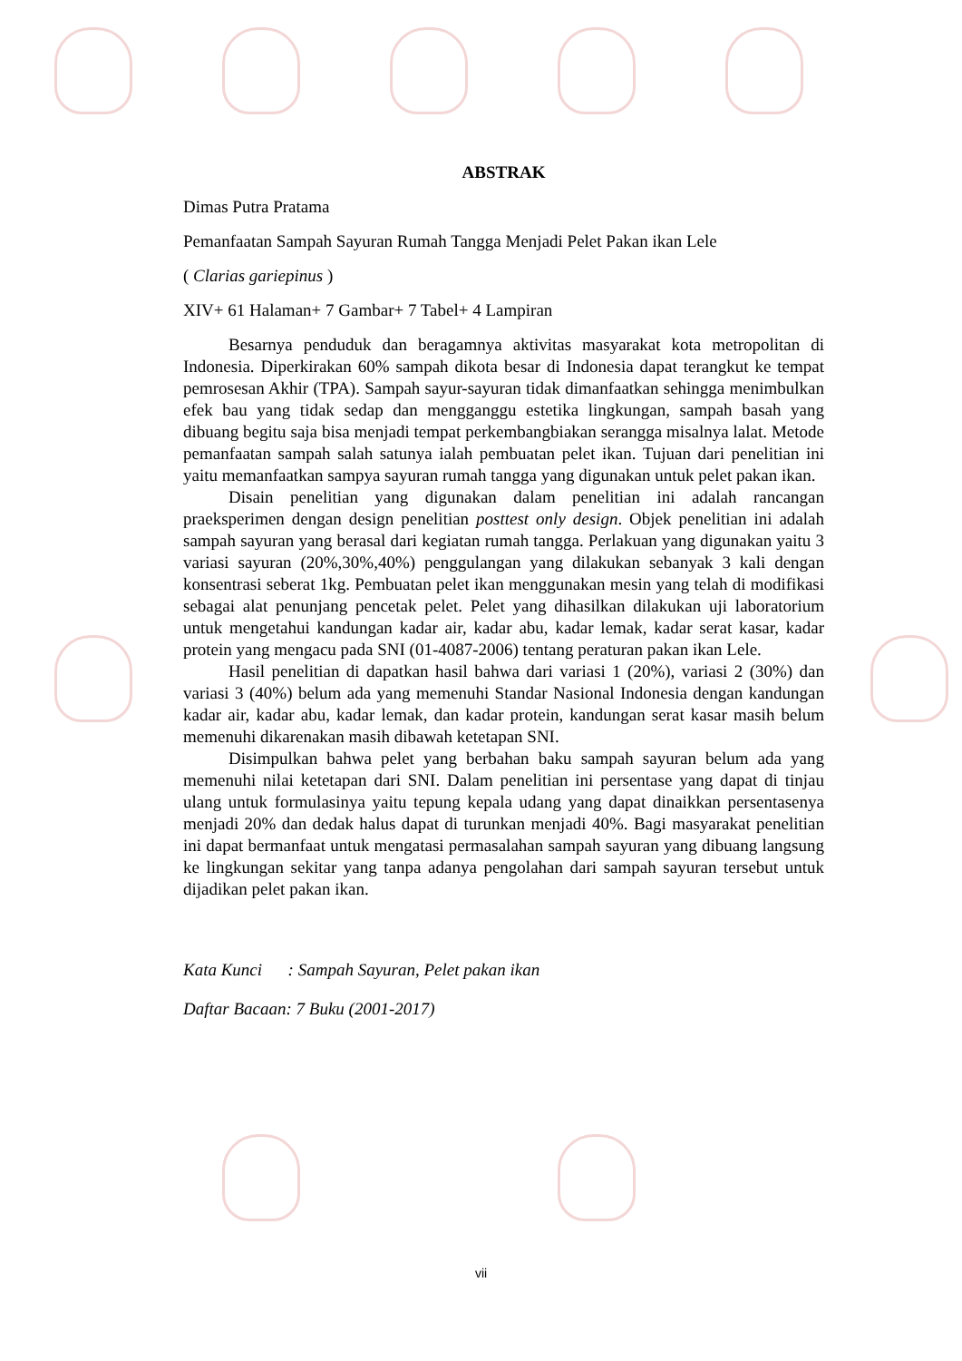ABSTRAK
Dimas Putra Pratama
Pemanfaatan Sampah Sayuran Rumah Tangga Menjadi Pelet Pakan ikan Lele
( Clarias gariepinus )
XIV+ 61 Halaman+ 7 Gambar+ 7 Tabel+ 4 Lampiran
Besarnya penduduk dan beragamnya aktivitas masyarakat kota metropolitan di Indonesia. Diperkirakan 60% sampah dikota besar di Indonesia dapat terangkut ke tempat pemrosesan Akhir (TPA). Sampah sayur-sayuran tidak dimanfaatkan sehingga menimbulkan efek bau yang tidak sedap dan mengganggu estetika lingkungan, sampah basah yang dibuang begitu saja bisa menjadi tempat perkembangbiakan serangga misalnya lalat. Metode pemanfaatan sampah salah satunya ialah pembuatan pelet ikan. Tujuan dari penelitian ini yaitu memanfaatkan sampya sayuran rumah tangga yang digunakan untuk pelet pakan ikan.
Disain penelitian yang digunakan dalam penelitian ini adalah rancangan praeksperimen dengan design penelitian posttest only design. Objek penelitian ini adalah sampah sayuran yang berasal dari kegiatan rumah tangga. Perlakuan yang digunakan yaitu 3 variasi sayuran (20%,30%,40%) penggulangan yang dilakukan sebanyak 3 kali dengan konsentrasi seberat 1kg. Pembuatan pelet ikan menggunakan mesin yang telah di modifikasi sebagai alat penunjang pencetak pelet. Pelet yang dihasilkan dilakukan uji laboratorium untuk mengetahui kandungan kadar air, kadar abu, kadar lemak, kadar serat kasar, kadar protein yang mengacu pada SNI (01-4087-2006) tentang peraturan pakan ikan Lele.
Hasil penelitian di dapatkan hasil bahwa dari variasi 1 (20%), variasi 2 (30%) dan variasi 3 (40%) belum ada yang memenuhi Standar Nasional Indonesia dengan kandungan kadar air, kadar abu, kadar lemak, dan kadar protein, kandungan serat kasar masih belum memenuhi dikarenakan masih dibawah ketetapan SNI.
Disimpulkan bahwa pelet yang berbahan baku sampah sayuran belum ada yang memenuhi nilai ketetapan dari SNI. Dalam penelitian ini persentase yang dapat di tinjau ulang untuk formulasinya yaitu tepung kepala udang yang dapat dinaikkan persentasenya menjadi 20% dan dedak halus dapat di turunkan menjadi 40%. Bagi masyarakat penelitian ini dapat bermanfaat untuk mengatasi permasalahan sampah sayuran yang dibuang langsung ke lingkungan sekitar yang tanpa adanya pengolahan dari sampah sayuran tersebut untuk dijadikan pelet pakan ikan.
Kata Kunci : Sampah Sayuran, Pelet pakan ikan
Daftar Bacaan: 7 Buku (2001-2017)
vii